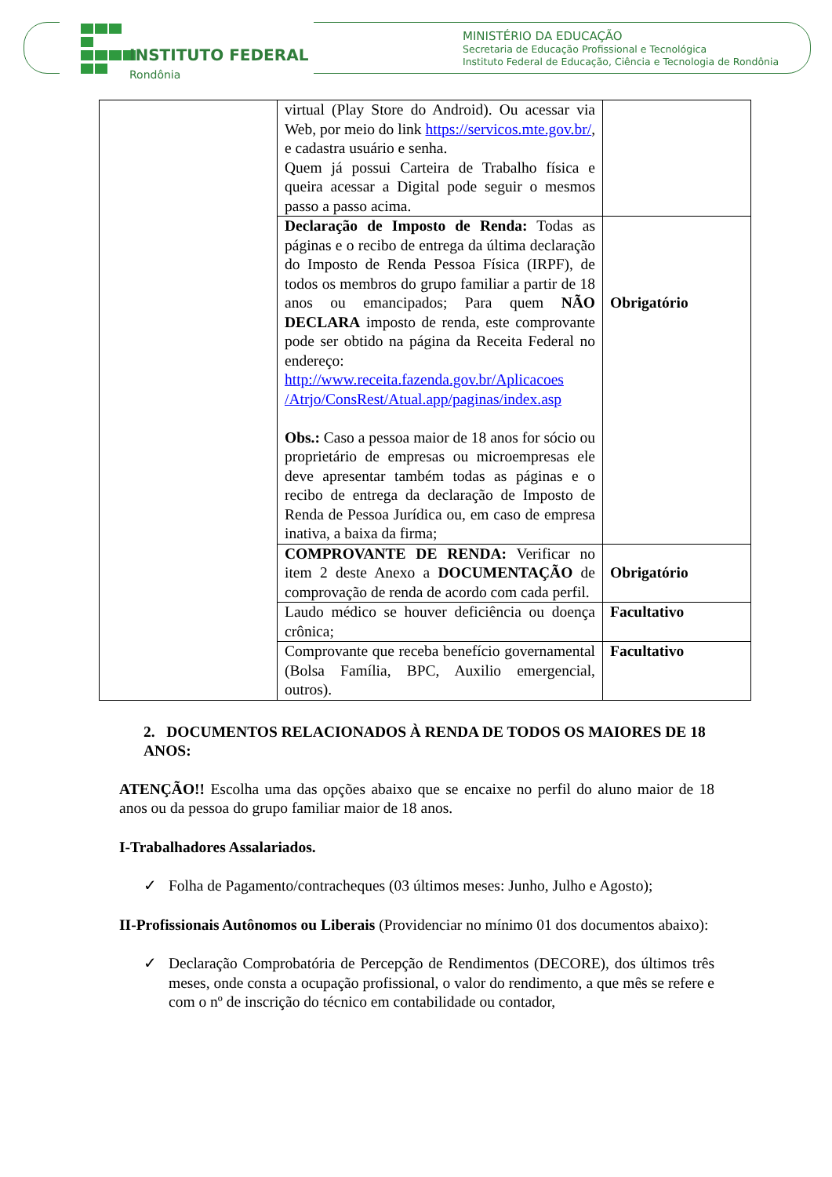INSTITUTO FEDERAL
Rondônia
MINISTÉRIO DA EDUCAÇÃO
Secretaria de Educação Profissional e Tecnológica
Instituto Federal de Educação, Ciência e Tecnologia de Rondônia
| | virtual (Play Store do Android). Ou acessar via Web, por meio do link https://servicos.mte.gov.br/ , e cadastra usuário e senha. Quem já possui Carteira de Trabalho física e queira acessar a Digital pode seguir o mesmos passo a passo acima. | |
| | Declaração de Imposto de Renda: Todas as páginas e o recibo de entrega da última declaração do Imposto de Renda Pessoa Física (IRPF), de todos os membros do grupo familiar a partir de 18 anos ou emancipados; Para quem NÃO DECLARA imposto de renda, este comprovante pode ser obtido na página da Receita Federal no endereço: http://www.receita.fazenda.gov.br/Aplicacoes /Atrjo/ConsRest/Atual.app/paginas/index.asp Obs.: Caso a pessoa maior de 18 anos for sócio ou proprietário de empresas ou microempresas ele deve apresentar também todas as páginas e o recibo de entrega da declaração de Imposto de Renda de Pessoa Jurídica ou, em caso de empresa inativa, a baixa da firma; | Obrigatório |
| | COMPROVANTE DE RENDA: Verificar no item 2 deste Anexo a DOCUMENTAÇÃO de comprovação de renda de acordo com cada perfil. | Obrigatório |
| | Laudo médico se houver deficiência ou doença crônica; | Facultativo |
| | Comprovante que receba benefício governamental (Bolsa Família, BPC, Auxilio emergencial, outros). | Facultativo |
2. DOCUMENTOS RELACIONADOS À RENDA DE TODOS OS MAIORES DE 18 ANOS:
ATENÇÃO!! Escolha uma das opções abaixo que se encaixe no perfil do aluno maior de 18 anos ou da pessoa do grupo familiar maior de 18 anos.
I-Trabalhadores Assalariados.
✓ Folha de Pagamento/contracheques (03 últimos meses: Junho, Julho e Agosto);
II-Profissionais Autônomos ou Liberais (Providenciar no mínimo 01 dos documentos abaixo):
✓ Declaração Comprobatória de Percepção de Rendimentos (DECORE), dos últimos três meses, onde consta a ocupação profissional, o valor do rendimento, a que mês se refere e com o nº de inscrição do técnico em contabilidade ou contador,